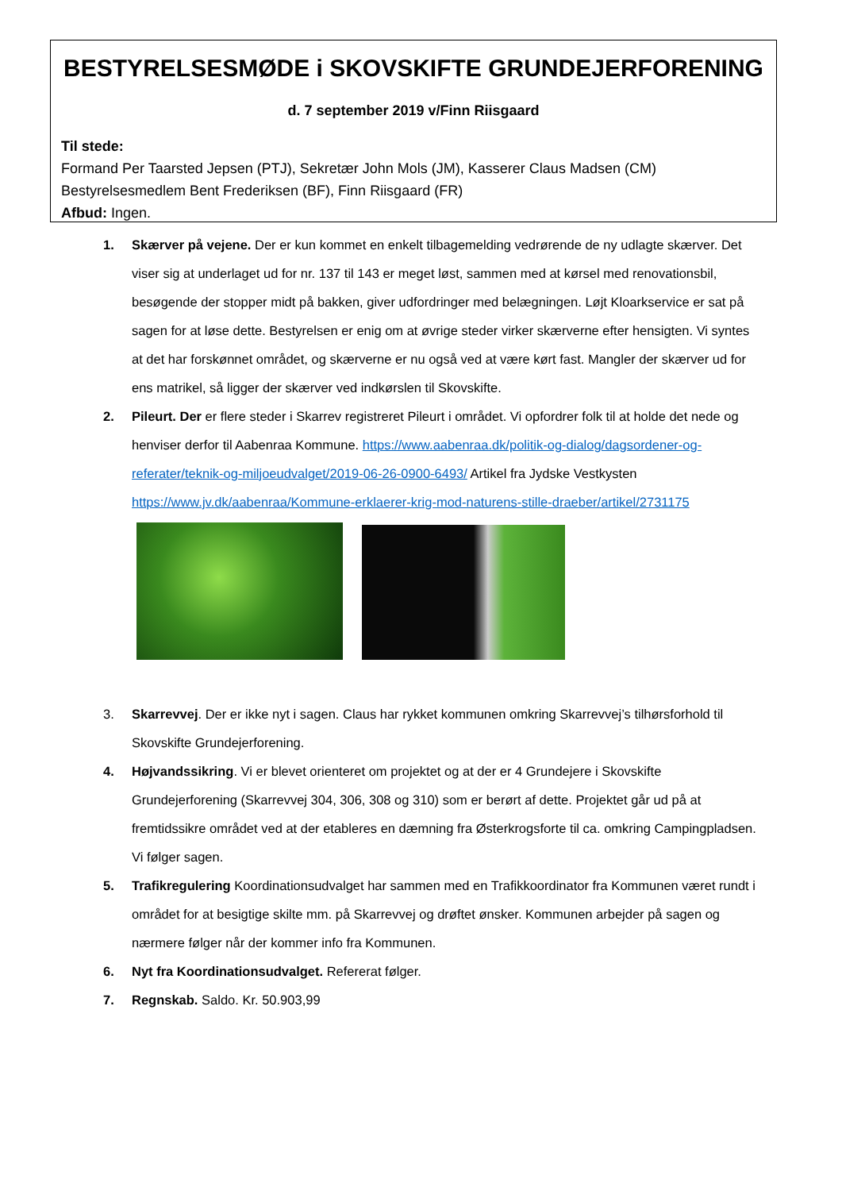BESTYRELSESMØDE i SKOVSKIFTE GRUNDEJERFORENING
d. 7 september 2019 v/Finn Riisgaard
Til stede:
Formand Per Taarsted Jepsen (PTJ), Sekretær John Mols (JM), Kasserer Claus Madsen (CM)
Bestyrelsesmedlem Bent Frederiksen (BF), Finn Riisgaard (FR)
Afbud: Ingen.
1. Skærver på vejene. Der er kun kommet en enkelt tilbagemelding vedrørende de ny udlagte skærver. Det viser sig at underlaget ud for nr. 137 til 143 er meget løst, sammen med at kørsel med renovationsbil, besøgende der stopper midt på bakken, giver udfordringer med belægningen. Løjt Kloarkservice er sat på sagen for at løse dette. Bestyrelsen er enig om at øvrige steder virker skærverne efter hensigten. Vi syntes at det har forskønnet området, og skærverne er nu også ved at være kørt fast. Mangler der skærver ud for ens matrikel, så ligger der skærver ved indkørslen til Skovskifte.
2. Pileurt. Der er flere steder i Skarrev registreret Pileurt i området. Vi opfordrer folk til at holde det nede og henviser derfor til Aabenraa Kommune. https://www.aabenraa.dk/politik-og-dialog/dagsordener-og-referater/teknik-og-miljoeudvalget/2019-06-26-0900-6493/ Artikel fra Jydske Vestkysten https://www.jv.dk/aabenraa/Kommune-erklaerer-krig-mod-naturens-stille-draeber/artikel/2731175
3. Skarrevvej. Der er ikke nyt i sagen. Claus har rykket kommunen omkring Skarrevvej’s tilhørsforhold til Skovskifte Grundejerforening.
4. Højvandssikring. Vi er blevet orienteret om projektet og at der er 4 Grundejere i Skovskifte Grundejerforening (Skarrevvej 304, 306, 308 og 310) som er berørt af dette. Projektet går ud på at fremtidssikre området ved at der etableres en dæmning fra Østerkrogsforte til ca. omkring Campingpladsen. Vi følger sagen.
5. Trafikregulering Koordinationsudvalget har sammen med en Trafikkoordinator fra Kommunen været rundt i området for at besigtige skilte mm. på Skarrevvej og drøftet ønsker. Kommunen arbejder på sagen og nærmere følger når der kommer info fra Kommunen.
6. Nyt fra Koordinationsudvalget. Refererat følger.
7. Regnskab. Saldo. Kr. 50.903,99